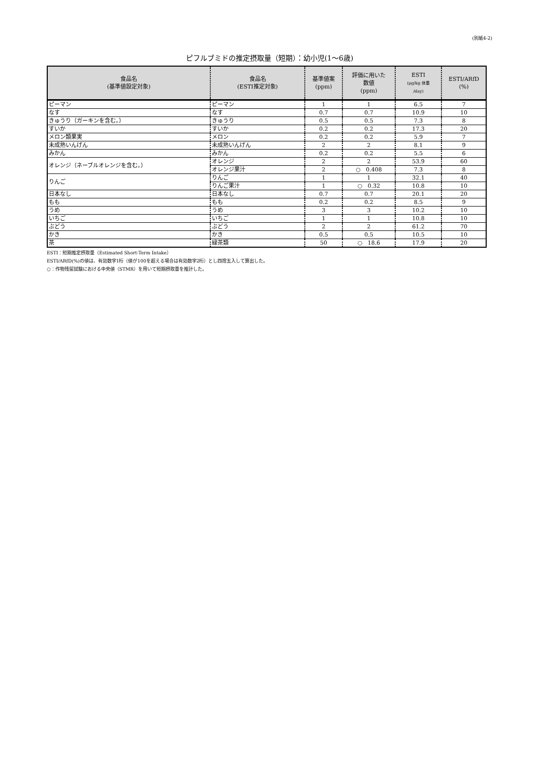(別紙4-2)
ピフルブミドの推定摂取量（短期）：幼小児(1～6歳)
| 食品名 (基準値設定対象) | 食品名 (ESTI推定対象) | 基準値案 (ppm) | 評価に用いた 数値 (ppm) | ESTI (μg/kg 体重 /day) | ESTI/ARfD (%) |
| --- | --- | --- | --- | --- | --- |
| ピーマン | ピーマン | 1 | 1 | 6.5 | 7 |
| なす | なす | 0.7 | 0.7 | 10.9 | 10 |
| きゅうり（ガーキンを含む。） | きゅうり | 0.5 | 0.5 | 7.3 | 8 |
| すいか | すいか | 0.2 | 0.2 | 17.3 | 20 |
| メロン類果実 | メロン | 0.2 | 0.2 | 5.9 | 7 |
| 未成熟いんげん | 未成熟いんげん | 2 | 2 | 8.1 | 9 |
| みかん | みかん | 0.2 | 0.2 | 5.5 | 6 |
| オレンジ（ネーブルオレンジを含む。） | オレンジ | 2 | 2 | 53.9 | 60 |
| | オレンジ果汁 | 2 | ○ 0.408 | 7.3 | 8 |
| りんご | りんご | 1 | 1 | 32.1 | 40 |
| | りんご果汁 | 1 | ○ 0.32 | 10.8 | 10 |
| 日本なし | 日本なし | 0.7 | 0.7 | 20.1 | 20 |
| もも | もも | 0.2 | 0.2 | 8.5 | 9 |
| うめ | うめ | 3 | 3 | 10.2 | 10 |
| いちご | いちご | 1 | 1 | 10.8 | 10 |
| ぶどう | ぶどう | 2 | 2 | 61.2 | 70 |
| かき | かき | 0.5 | 0.5 | 10.5 | 10 |
| 茶 | 緑茶類 | 50 | ○ 18.6 | 17.9 | 20 |
ESTI：短期推定摂取量（Estimated Short-Term Intake）
ESTI/ARfD(%)の値は、有効数字1桁（値が100を超える場合は有効数字2桁）とし四捨五入して算出した。
○：作物残留試験における中央値（STMR）を用いて短期摂取量を推計した。